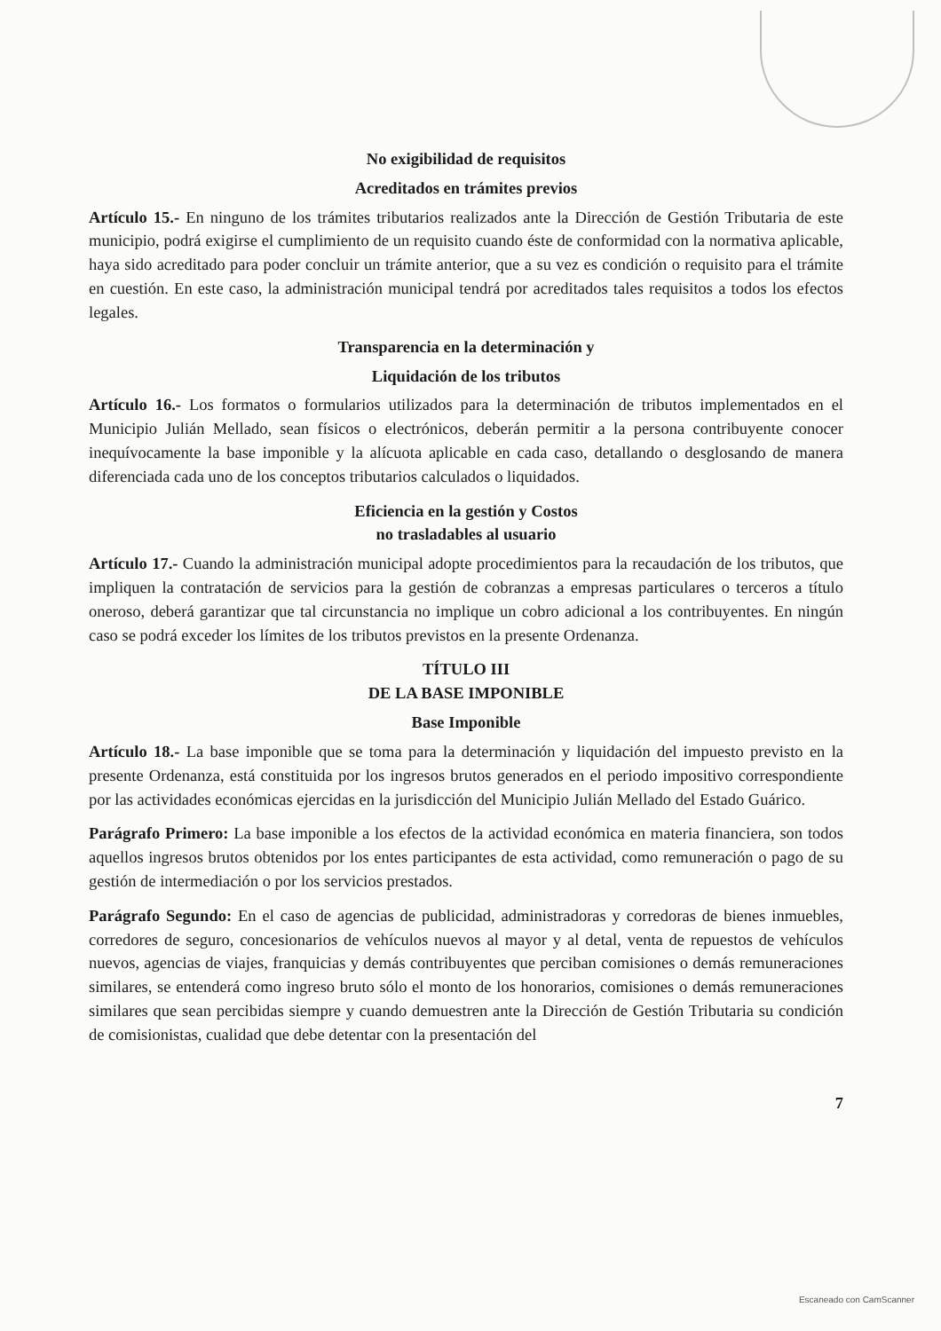No exigibilidad de requisitos
Acreditados en trámites previos
Artículo 15.- En ninguno de los trámites tributarios realizados ante la Dirección de Gestión Tributaria de este municipio, podrá exigirse el cumplimiento de un requisito cuando éste de conformidad con la normativa aplicable, haya sido acreditado para poder concluir un trámite anterior, que a su vez es condición o requisito para el trámite en cuestión. En este caso, la administración municipal tendrá por acreditados tales requisitos a todos los efectos legales.
Transparencia en la determinación y
Liquidación de los tributos
Artículo 16.- Los formatos o formularios utilizados para la determinación de tributos implementados en el Municipio Julián Mellado, sean físicos o electrónicos, deberán permitir a la persona contribuyente conocer inequívocamente la base imponible y la alícuota aplicable en cada caso, detallando o desglosando de manera diferenciada cada uno de los conceptos tributarios calculados o liquidados.
Eficiencia en la gestión y Costos
no trasladables al usuario
Artículo 17.- Cuando la administración municipal adopte procedimientos para la recaudación de los tributos, que impliquen la contratación de servicios para la gestión de cobranzas a empresas particulares o terceros a título oneroso, deberá garantizar que tal circunstancia no implique un cobro adicional a los contribuyentes. En ningún caso se podrá exceder los límites de los tributos previstos en la presente Ordenanza.
TÍTULO III
DE LA BASE IMPONIBLE
Base Imponible
Artículo 18.- La base imponible que se toma para la determinación y liquidación del impuesto previsto en la presente Ordenanza, está constituida por los ingresos brutos generados en el periodo impositivo correspondiente por las actividades económicas ejercidas en la jurisdicción del Municipio Julián Mellado del Estado Guárico.
Parágrafo Primero: La base imponible a los efectos de la actividad económica en materia financiera, son todos aquellos ingresos brutos obtenidos por los entes participantes de esta actividad, como remuneración o pago de su gestión de intermediación o por los servicios prestados.
Parágrafo Segundo: En el caso de agencias de publicidad, administradoras y corredoras de bienes inmuebles, corredores de seguro, concesionarios de vehículos nuevos al mayor y al detal, venta de repuestos de vehículos nuevos, agencias de viajes, franquicias y demás contribuyentes que perciban comisiones o demás remuneraciones similares, se entenderá como ingreso bruto sólo el monto de los honorarios, comisiones o demás remuneraciones similares que sean percibidas siempre y cuando demuestren ante la Dirección de Gestión Tributaria su condición de comisionistas, cualidad que debe detentar con la presentación del
7
Escaneado con CamScanner